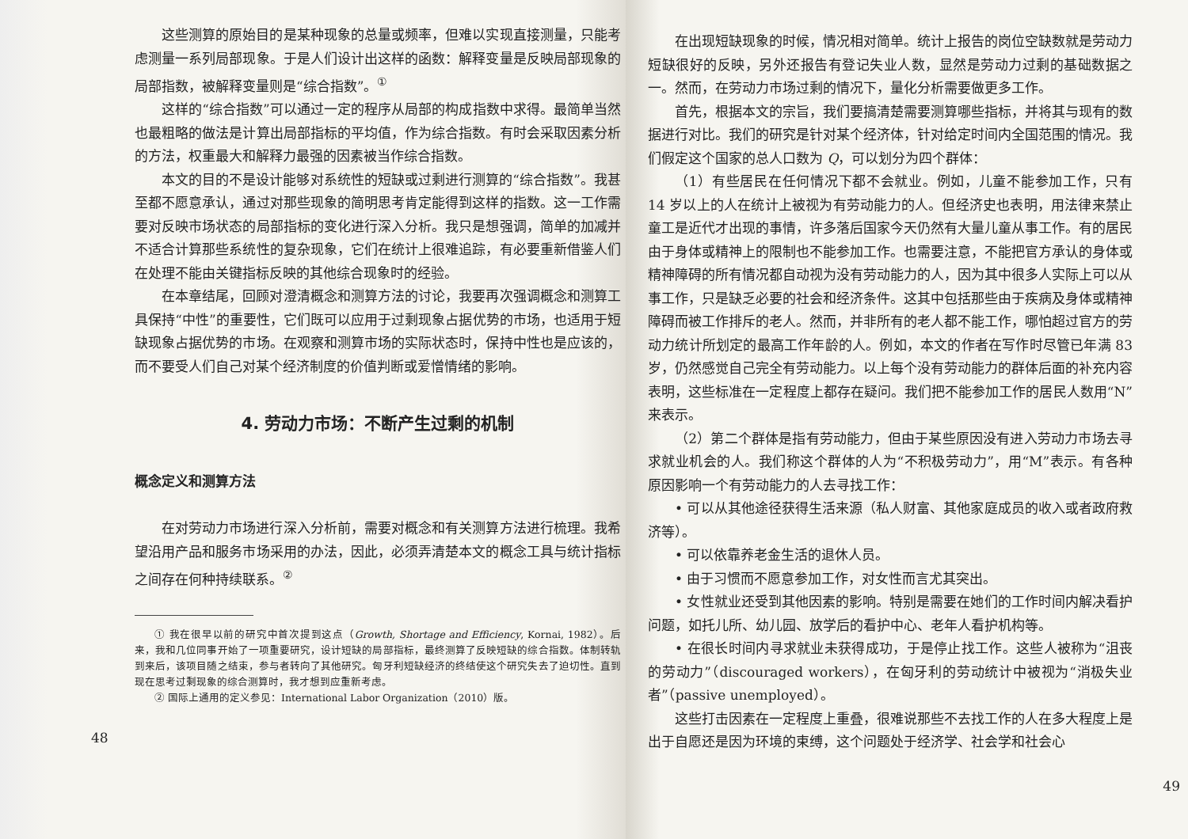这些测算的原始目的是某种现象的总量或频率，但难以实现直接测量，只能考虑测量一系列局部现象。于是人们设计出这样的函数：解释变量是反映局部现象的局部指数，被解释变量则是“综合指数”。<sup>①</sup>
这样的“综合指数”可以通过一定的程序从局部的构成指数中求得。最简单当然也最粗略的做法是计算出局部指标的平均值，作为综合指数。有时会采取因素分析的方法，权重最大和解释力最强的因素被当作综合指数。
本文的目的不是设计能够对系统性的短缺或过剩进行测算的“综合指数”。我甚至都不愿意承认，通过对那些现象的简明思考肯定能得到这样的指数。这一工作需要对反映市场状态的局部指标的变化进行深入分析。我只是想强调，简单的加减并不适合计算那些系统性的复杂现象，它们在统计上很难追踪，有必要重新借鉴人们在处理不能由关键指标反映的其他综合现象时的经验。
在本章结尾，回顾对澄清概念和测算方法的讨论，我要再次强调概念和测算工具保持“中性”的重要性，它们既可以应用于过剩现象占据优势的市场，也适用于短缺现象占据优势的市场。在观察和测算市场的实际状态时，保持中性也是应该的，而不要受人们自己对某个经济制度的价值判断或爱憎情绪的影响。
4. 劳动力市场：不断产生过剩的机制
概念定义和测算方法
在对劳动力市场进行深入分析前，需要对概念和有关测算方法进行梳理。我希望沿用产品和服务市场采用的办法，因此，必须弄清楚本文的概念工具与统计指标之间存在何种持续联系。<sup>②</sup>
① 我在很早以前的研究中首次提到这点（Growth, Shortage and Efficiency, Kornai, 1982）。后来，我和几位同事开始了一项重要研究，设计短缺的局部指标，最终测算了反映短缺的综合指数。体制转轨到来后，该项目随之结束，参与者转向了其他研究。匈牙利短缺经济的终结使这个研究失去了迫切性。直到现在思考过剩现象的综合测算时，我才想到应重新考虑。
② 国际上通用的定义参见：International Labor Organization（2010）版。
48
在出现短缺现象的时候，情况相对简单。统计上报告的岗位空缺数就是劳动力短缺很好的反映，另外还报告有登记失业人数，显然是劳动力过剩的基础数据之一。然而，在劳动力市场过剩的情况下，量化分析需要做更多工作。
首先，根据本文的宗旨，我们要搞清楚需要测算哪些指标，并将其与现有的数据进行对比。我们的研究是针对某个经济体，针对给定时间内全国范围的情况。我们假定这个国家的总人口数为 Q，可以划分为四个群体：
（1）有些居民在任何情况下都不会就业。例如，儿童不能参加工作，只有 14 岁以上的人在统计上被视为有劳动能力的人。但经济史也表明，用法律来禁止童工是近代才出现的事情，许多落后国家今天仍然有大量儿童从事工作。有的居民由于身体或精神上的限制也不能参加工作。也需要注意，不能把官方承认的身体或精神障碍的所有情况都自动视为没有劳动能力的人，因为其中很多人实际上可以从事工作，只是缺乏必要的社会和经济条件。这其中包括那些由于疾病及身体或精神障碍而被工作排斥的老人。然而，并非所有的老人都不能工作，哪怕超过官方的劳动力统计所划定的最高工作年龄的人。例如，本文的作者在写作时尽管已年满 83 岁，仍然感觉自己完全有劳动能力。以上每个没有劳动能力的群体后面的补充内容表明，这些标准在一定程度上都存在疑问。我们把不能参加工作的居民人数用“N”来表示。
（2）第二个群体是指有劳动能力，但由于某些原因没有进入劳动力市场去寻求就业机会的人。我们称这个群体的人为“不积极劳动力”，用“M”表示。有各种原因影响一个有劳动能力的人去寻找工作：
• 可以从其他途径获得生活来源（私人财富、其他家庭成员的收入或者政府救济等）。
• 可以依靠养老金生活的退休人员。
• 由于习惯而不愿意参加工作，对女性而言尤其突出。
• 女性就业还受到其他因素的影响。特别是需要在她们的工作时间内解决看护问题，如托儿所、幼儿园、放学后的看护中心、老年人看护机构等。
• 在很长时间内寻求就业未获得成功，于是停止找工作。这些人被称为“沮丧的劳动力”（discouraged workers），在匈牙利的劳动统计中被视为“消极失业者”（passive unemployed）。
这些打击因素在一定程度上重叠，很难说那些不去找工作的人在多大程度上是出于自愿还是因为环境的束缚，这个问题处于经济学、社会学和社会心
49